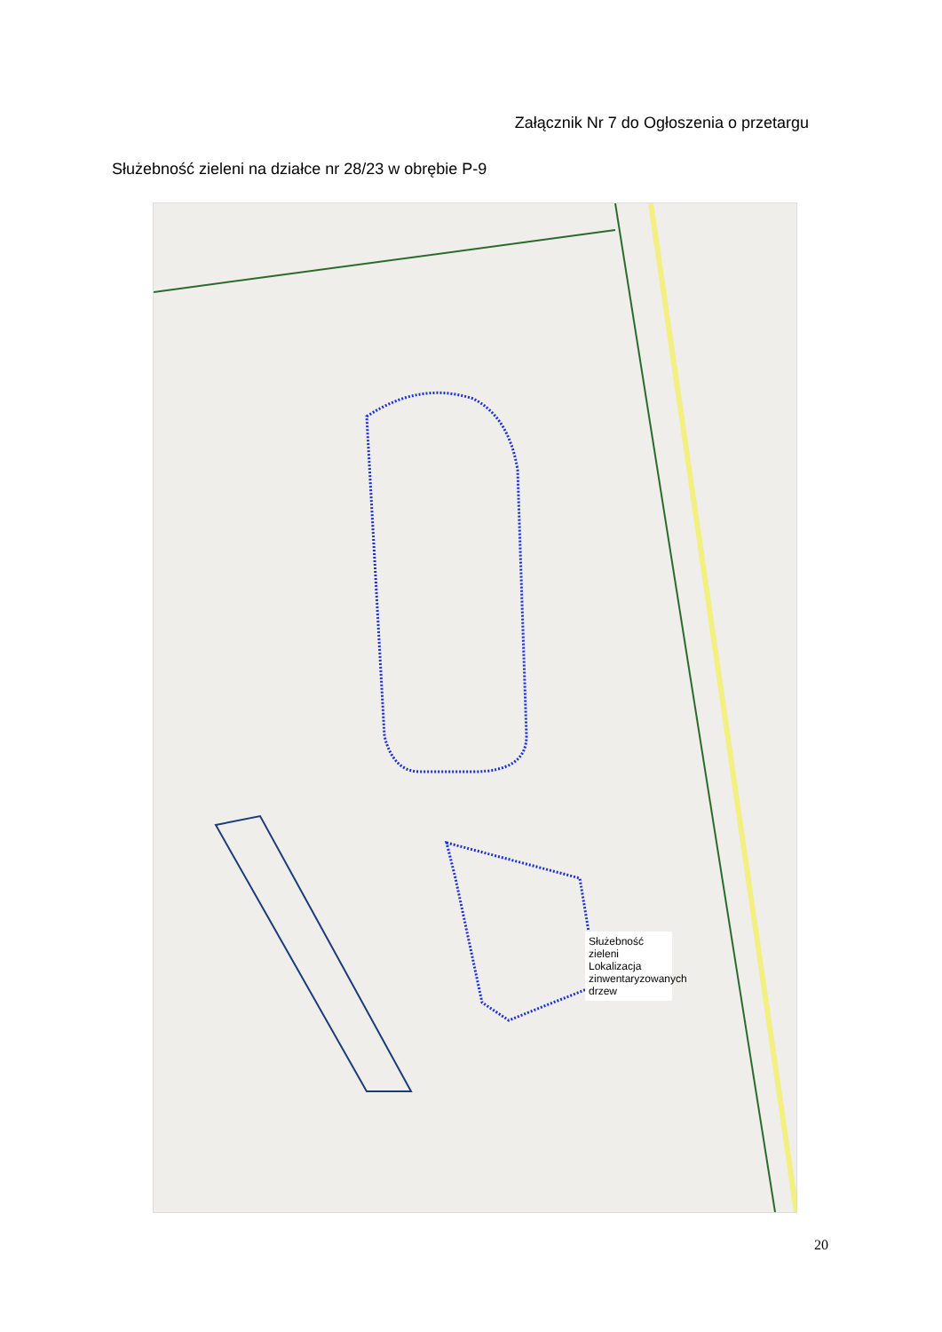Załącznik Nr 7 do Ogłoszenia o przetargu
Służebność zieleni na działce nr 28/23 w obrębie P-9
Służebność zieleni
Lokalizacja zinwentaryzowanych drzew
20